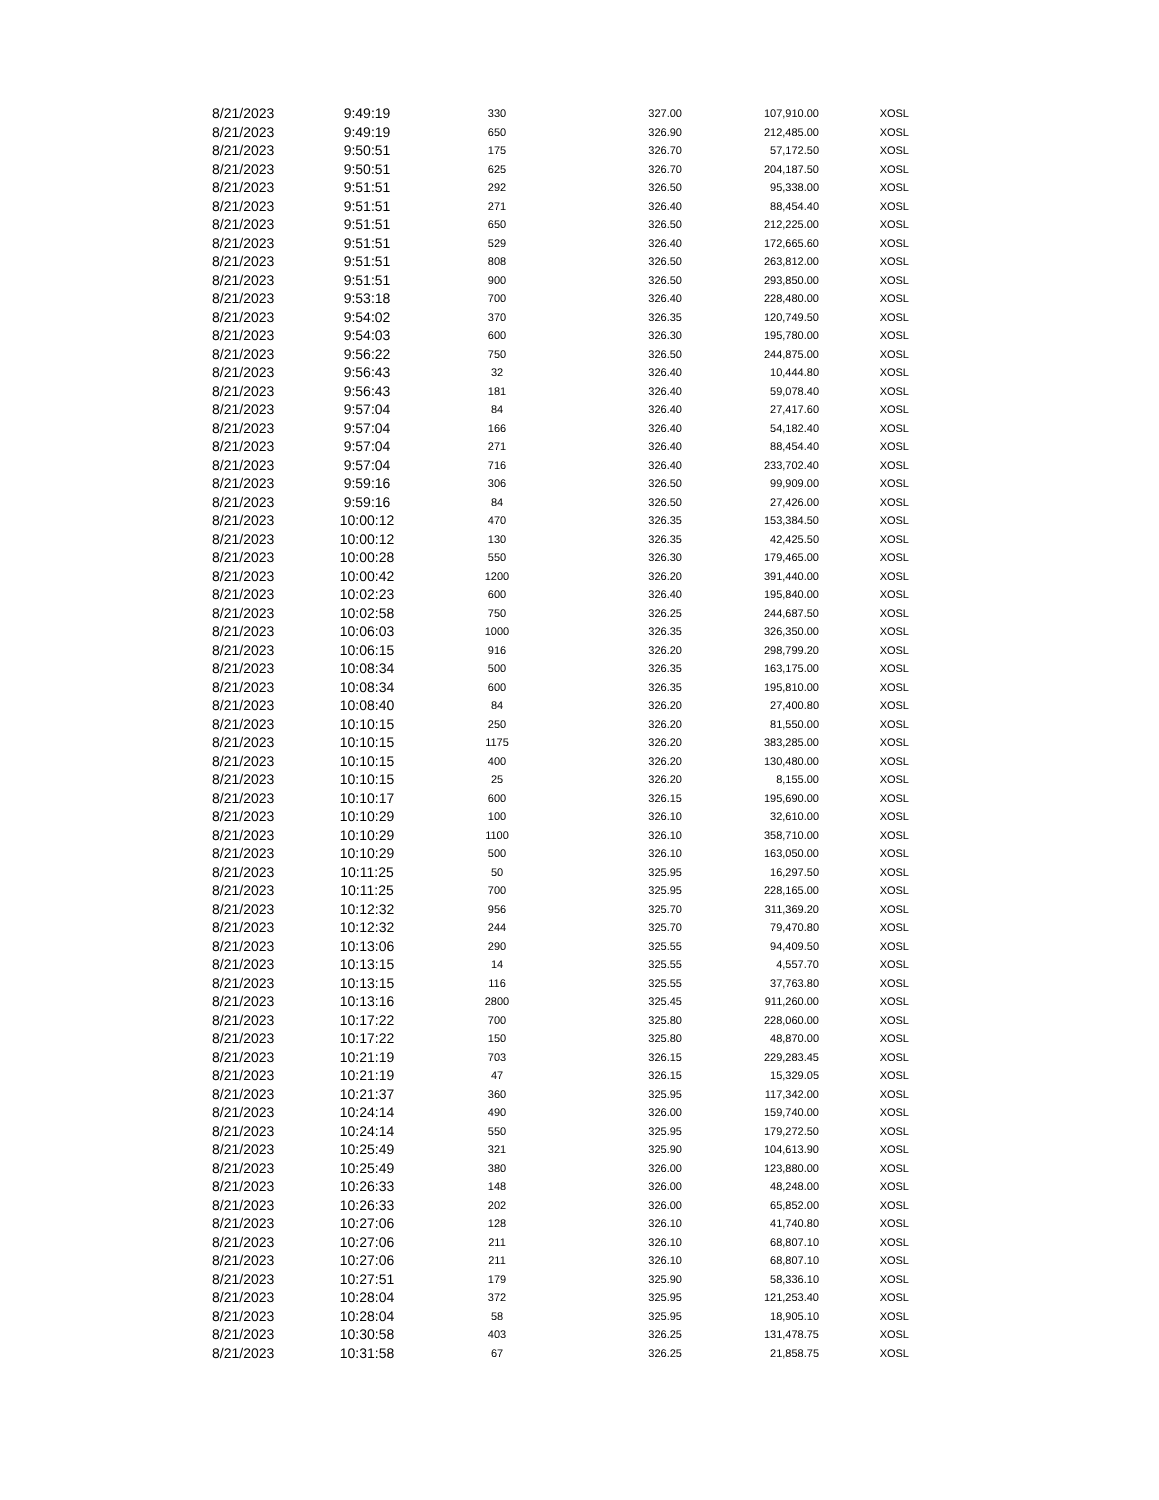| 8/21/2023 | 9:49:19 | 330 | 327.00 | 107,910.00 | XOSL |
| 8/21/2023 | 9:49:19 | 650 | 326.90 | 212,485.00 | XOSL |
| 8/21/2023 | 9:50:51 | 175 | 326.70 | 57,172.50 | XOSL |
| 8/21/2023 | 9:50:51 | 625 | 326.70 | 204,187.50 | XOSL |
| 8/21/2023 | 9:51:51 | 292 | 326.50 | 95,338.00 | XOSL |
| 8/21/2023 | 9:51:51 | 271 | 326.40 | 88,454.40 | XOSL |
| 8/21/2023 | 9:51:51 | 650 | 326.50 | 212,225.00 | XOSL |
| 8/21/2023 | 9:51:51 | 529 | 326.40 | 172,665.60 | XOSL |
| 8/21/2023 | 9:51:51 | 808 | 326.50 | 263,812.00 | XOSL |
| 8/21/2023 | 9:51:51 | 900 | 326.50 | 293,850.00 | XOSL |
| 8/21/2023 | 9:53:18 | 700 | 326.40 | 228,480.00 | XOSL |
| 8/21/2023 | 9:54:02 | 370 | 326.35 | 120,749.50 | XOSL |
| 8/21/2023 | 9:54:03 | 600 | 326.30 | 195,780.00 | XOSL |
| 8/21/2023 | 9:56:22 | 750 | 326.50 | 244,875.00 | XOSL |
| 8/21/2023 | 9:56:43 | 32 | 326.40 | 10,444.80 | XOSL |
| 8/21/2023 | 9:56:43 | 181 | 326.40 | 59,078.40 | XOSL |
| 8/21/2023 | 9:57:04 | 84 | 326.40 | 27,417.60 | XOSL |
| 8/21/2023 | 9:57:04 | 166 | 326.40 | 54,182.40 | XOSL |
| 8/21/2023 | 9:57:04 | 271 | 326.40 | 88,454.40 | XOSL |
| 8/21/2023 | 9:57:04 | 716 | 326.40 | 233,702.40 | XOSL |
| 8/21/2023 | 9:59:16 | 306 | 326.50 | 99,909.00 | XOSL |
| 8/21/2023 | 9:59:16 | 84 | 326.50 | 27,426.00 | XOSL |
| 8/21/2023 | 10:00:12 | 470 | 326.35 | 153,384.50 | XOSL |
| 8/21/2023 | 10:00:12 | 130 | 326.35 | 42,425.50 | XOSL |
| 8/21/2023 | 10:00:28 | 550 | 326.30 | 179,465.00 | XOSL |
| 8/21/2023 | 10:00:42 | 1200 | 326.20 | 391,440.00 | XOSL |
| 8/21/2023 | 10:02:23 | 600 | 326.40 | 195,840.00 | XOSL |
| 8/21/2023 | 10:02:58 | 750 | 326.25 | 244,687.50 | XOSL |
| 8/21/2023 | 10:06:03 | 1000 | 326.35 | 326,350.00 | XOSL |
| 8/21/2023 | 10:06:15 | 916 | 326.20 | 298,799.20 | XOSL |
| 8/21/2023 | 10:08:34 | 500 | 326.35 | 163,175.00 | XOSL |
| 8/21/2023 | 10:08:34 | 600 | 326.35 | 195,810.00 | XOSL |
| 8/21/2023 | 10:08:40 | 84 | 326.20 | 27,400.80 | XOSL |
| 8/21/2023 | 10:10:15 | 250 | 326.20 | 81,550.00 | XOSL |
| 8/21/2023 | 10:10:15 | 1175 | 326.20 | 383,285.00 | XOSL |
| 8/21/2023 | 10:10:15 | 400 | 326.20 | 130,480.00 | XOSL |
| 8/21/2023 | 10:10:15 | 25 | 326.20 | 8,155.00 | XOSL |
| 8/21/2023 | 10:10:17 | 600 | 326.15 | 195,690.00 | XOSL |
| 8/21/2023 | 10:10:29 | 100 | 326.10 | 32,610.00 | XOSL |
| 8/21/2023 | 10:10:29 | 1100 | 326.10 | 358,710.00 | XOSL |
| 8/21/2023 | 10:10:29 | 500 | 326.10 | 163,050.00 | XOSL |
| 8/21/2023 | 10:11:25 | 50 | 325.95 | 16,297.50 | XOSL |
| 8/21/2023 | 10:11:25 | 700 | 325.95 | 228,165.00 | XOSL |
| 8/21/2023 | 10:12:32 | 956 | 325.70 | 311,369.20 | XOSL |
| 8/21/2023 | 10:12:32 | 244 | 325.70 | 79,470.80 | XOSL |
| 8/21/2023 | 10:13:06 | 290 | 325.55 | 94,409.50 | XOSL |
| 8/21/2023 | 10:13:15 | 14 | 325.55 | 4,557.70 | XOSL |
| 8/21/2023 | 10:13:15 | 116 | 325.55 | 37,763.80 | XOSL |
| 8/21/2023 | 10:13:16 | 2800 | 325.45 | 911,260.00 | XOSL |
| 8/21/2023 | 10:17:22 | 700 | 325.80 | 228,060.00 | XOSL |
| 8/21/2023 | 10:17:22 | 150 | 325.80 | 48,870.00 | XOSL |
| 8/21/2023 | 10:21:19 | 703 | 326.15 | 229,283.45 | XOSL |
| 8/21/2023 | 10:21:19 | 47 | 326.15 | 15,329.05 | XOSL |
| 8/21/2023 | 10:21:37 | 360 | 325.95 | 117,342.00 | XOSL |
| 8/21/2023 | 10:24:14 | 490 | 326.00 | 159,740.00 | XOSL |
| 8/21/2023 | 10:24:14 | 550 | 325.95 | 179,272.50 | XOSL |
| 8/21/2023 | 10:25:49 | 321 | 325.90 | 104,613.90 | XOSL |
| 8/21/2023 | 10:25:49 | 380 | 326.00 | 123,880.00 | XOSL |
| 8/21/2023 | 10:26:33 | 148 | 326.00 | 48,248.00 | XOSL |
| 8/21/2023 | 10:26:33 | 202 | 326.00 | 65,852.00 | XOSL |
| 8/21/2023 | 10:27:06 | 128 | 326.10 | 41,740.80 | XOSL |
| 8/21/2023 | 10:27:06 | 211 | 326.10 | 68,807.10 | XOSL |
| 8/21/2023 | 10:27:06 | 211 | 326.10 | 68,807.10 | XOSL |
| 8/21/2023 | 10:27:51 | 179 | 325.90 | 58,336.10 | XOSL |
| 8/21/2023 | 10:28:04 | 372 | 325.95 | 121,253.40 | XOSL |
| 8/21/2023 | 10:28:04 | 58 | 325.95 | 18,905.10 | XOSL |
| 8/21/2023 | 10:30:58 | 403 | 326.25 | 131,478.75 | XOSL |
| 8/21/2023 | 10:31:58 | 67 | 326.25 | 21,858.75 | XOSL |